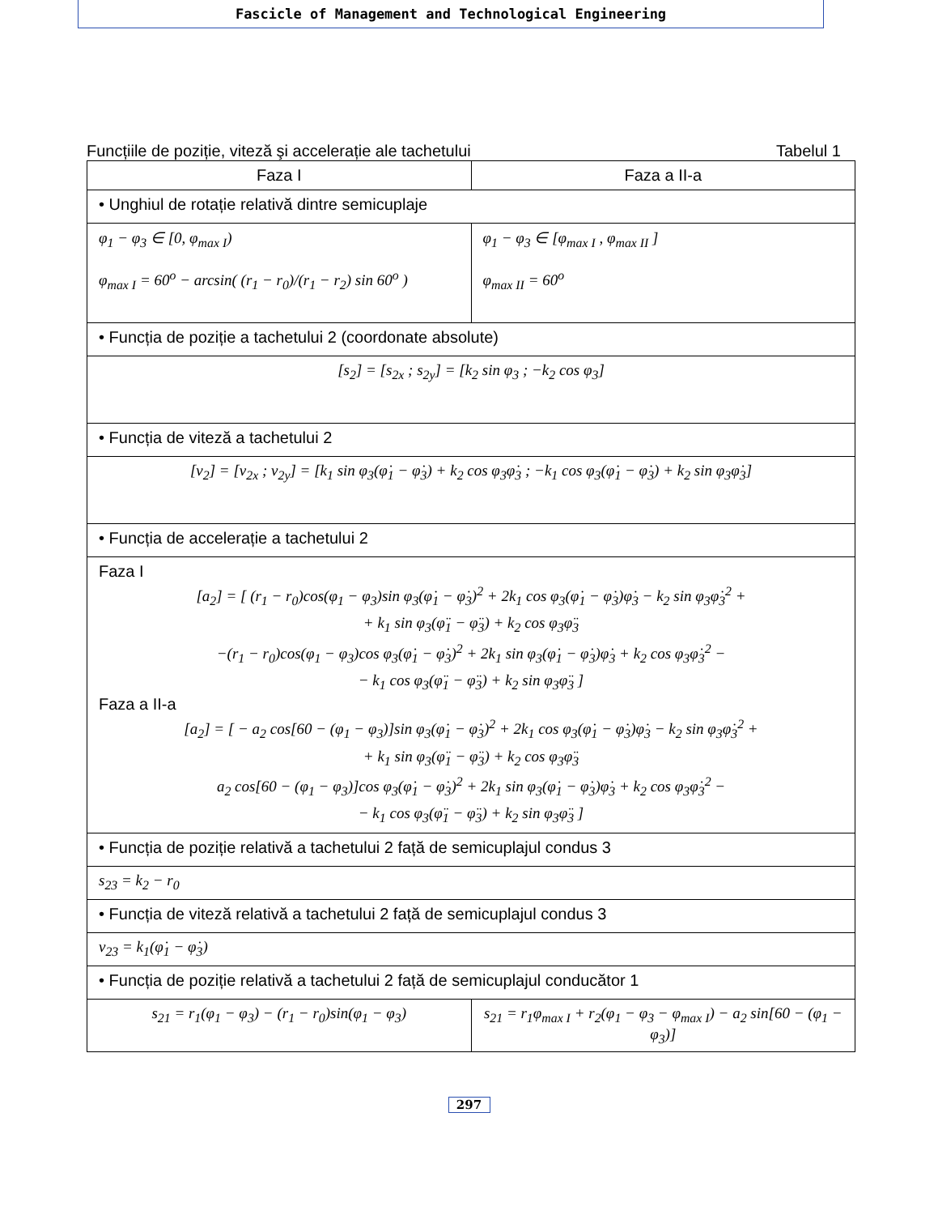Fascicle of Management and Technological Engineering
Funcțiile de poziție, viteză şi accelerație ale tachetului Tabelul 1
| Faza I | | Faza a II-a |
| --- | --- | --- |
| • Unghiul de rotație relativă dintre semicuplaje | | |
| φ<sub>1</sub> − φ<sub>3</sub> ∈ [0, φ<sub>max I</sub>) φ<sub>max I</sub> = 60<sup>o</sup> − arcsin( (r<sub>1</sub> − r<sub>0</sub>)/(r<sub>1</sub> − r<sub>2</sub>) sin 60<sup>o</sup> ) | | φ<sub>1</sub> − φ<sub>3</sub> ∈ [φ<sub>max I</sub> , φ<sub>max II</sub> ] φ<sub>max II</sub> = 60<sup>o</sup> |
| • Funcția de poziție a tachetului 2 (coordonate absolute) | | |
| [s<sub>2</sub>] = [s<sub>2x</sub> ; s<sub>2y</sub>] = [k<sub>2</sub> sin φ<sub>3</sub> ; −k<sub>2</sub> cos φ<sub>3</sub>] | | |
| • Funcția de viteză a tachetului 2 | | |
| [v<sub>2</sub>] = [v<sub>2x</sub> ; v<sub>2y</sub>] = [k<sub>1</sub> sin φ<sub>3</sub>(φ̇<sub>1</sub> − φ̇<sub>3</sub>) + k<sub>2</sub> cos φ<sub>3</sub>φ̇<sub>3</sub> ; −k<sub>1</sub> cos φ<sub>3</sub>(φ̇<sub>1</sub> − φ̇<sub>3</sub>) + k<sub>2</sub> sin φ<sub>3</sub>φ̇<sub>3</sub>] | | |
| • Funcția de accelerație a tachetului 2 | | |
| Faza I [a<sub>2</sub>] = [ (r<sub>1</sub> − r<sub>0</sub>)cos(φ<sub>1</sub> − φ<sub>3</sub>)sin φ<sub>3</sub>(φ̇<sub>1</sub> − φ̇<sub>3</sub>)<sup>2</sup> + 2k<sub>1</sub> cos φ<sub>3</sub>(φ̇<sub>1</sub> − φ̇<sub>3</sub>)φ̇<sub>3</sub> − k<sub>2</sub> sin φ<sub>3</sub>φ̇<sub>3</sub><sup>2</sup> + + k<sub>1</sub> sin φ<sub>3</sub>(φ̈<sub>1</sub> − φ̈<sub>3</sub>) + k<sub>2</sub> cos φ<sub>3</sub>φ̈<sub>3</sub> −(r<sub>1</sub> − r<sub>0</sub>)cos(φ<sub>1</sub> − φ<sub>3</sub>)cos φ<sub>3</sub>(φ̇<sub>1</sub> − φ̇<sub>3</sub>)<sup>2</sup> + 2k<sub>1</sub> sin φ<sub>3</sub>(φ̇<sub>1</sub> − φ̇<sub>3</sub>)φ̇<sub>3</sub> + k<sub>2</sub> cos φ<sub>3</sub>φ̇<sub>3</sub><sup>2</sup> − − k<sub>1</sub> cos φ<sub>3</sub>(φ̈<sub>1</sub> − φ̈<sub>3</sub>) + k<sub>2</sub> sin φ<sub>3</sub>φ̈<sub>3</sub> ] Faza a II-a [a<sub>2</sub>] = [ − a<sub>2</sub> cos[60 − (φ<sub>1</sub> − φ<sub>3</sub>)]sin φ<sub>3</sub>(φ̇<sub>1</sub> − φ̇<sub>3</sub>)<sup>2</sup> + 2k<sub>1</sub> cos φ<sub>3</sub>(φ̇<sub>1</sub> − φ̇<sub>3</sub>)φ̇<sub>3</sub> − k<sub>2</sub> sin φ<sub>3</sub>φ̇<sub>3</sub><sup>2</sup> + + k<sub>1</sub> sin φ<sub>3</sub>(φ̈<sub>1</sub> − φ̈<sub>3</sub>) + k<sub>2</sub> cos φ<sub>3</sub>φ̈<sub>3</sub> a<sub>2</sub> cos[60 − (φ<sub>1</sub> − φ<sub>3</sub>)]cos φ<sub>3</sub>(φ̇<sub>1</sub> − φ̇<sub>3</sub>)<sup>2</sup> + 2k<sub>1</sub> sin φ<sub>3</sub>(φ̇<sub>1</sub> − φ̇<sub>3</sub>)φ̇<sub>3</sub> + k<sub>2</sub> cos φ<sub>3</sub>φ̇<sub>3</sub><sup>2</sup> − − k<sub>1</sub> cos φ<sub>3</sub>(φ̈<sub>1</sub> − φ̈<sub>3</sub>) + k<sub>2</sub> sin φ<sub>3</sub>φ̈<sub>3</sub> ] | | |
| • Funcția de poziție relativă a tachetului 2 față de semicuplajul condus 3 | | |
| s<sub>23</sub> = k<sub>2</sub> − r<sub>0</sub> | | |
| • Funcția de viteză relativă a tachetului 2 față de semicuplajul condus 3 | | |
| v<sub>23</sub> = k<sub>1</sub>(φ̇<sub>1</sub> − φ̇<sub>3</sub>) | | |
| • Funcția de poziție relativă a tachetului 2 față de semicuplajul conducător 1 | | |
| s<sub>21</sub> = r<sub>1</sub>(φ<sub>1</sub> − φ<sub>3</sub>) − (r<sub>1</sub> − r<sub>0</sub>)sin(φ<sub>1</sub> − φ<sub>3</sub>) | s<sub>21</sub> = r<sub>1</sub>φ<sub>max I</sub> + r<sub>2</sub>(φ<sub>1</sub> − φ<sub>3</sub> − φ<sub>max I</sub>) − a<sub>2</sub> sin[60 − (φ<sub>1</sub> − φ<sub>3</sub>)] | |
297